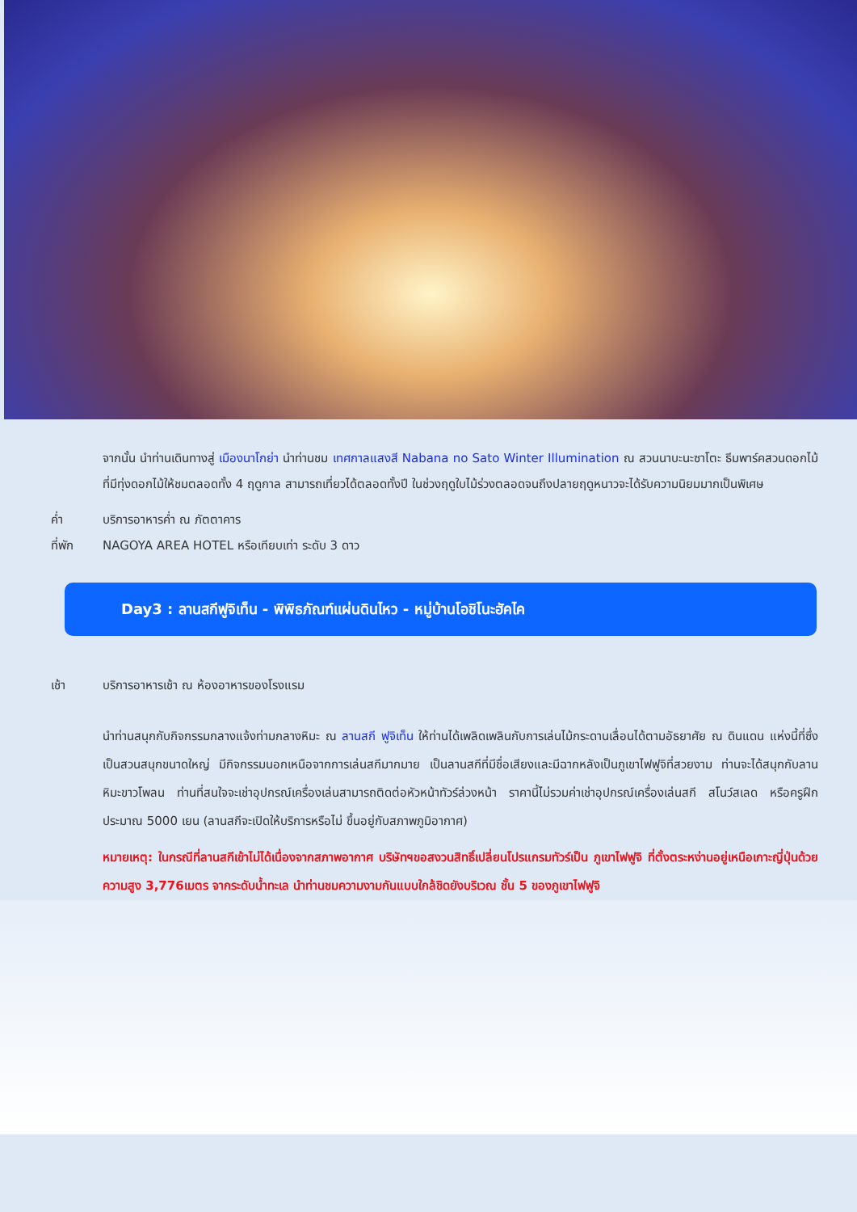จากนั้น นำท่านเดินทางสู่ เมืองนาโกย่า นำท่านชม เทศกาลแสงสี Nabana no Sato Winter Illumination ณ สวนนาบะนะซาโตะ ธีมพาร์คสวนดอกไม้ที่มีทุ่งดอกไม้ให้ชมตลอดทั้ง 4 ฤดูกาล สามารถเที่ยวได้ตลอดทั้งปี ในช่วงฤดูใบไม้ร่วงตลอดจนถึงปลายฤดูหนาวจะได้รับความนิยมมากเป็นพิเศษ
ค่ำ บริการอาหารค่ำ ณ ภัตตาคาร
ที่พัก NAGOYA AREA HOTEL หรือเทียบเท่า ระดับ 3 ดาว
Day3 : ลานสกีฟูจิเท็น - พิพิธภัณฑ์แผ่นดินไหว - หมู่บ้านโอชิโนะฮัคไค
เช้า บริการอาหารเช้า ณ ห้องอาหารของโรงแรม
นำท่านสนุกกับกิจกรรมกลางแจ้งท่ามกลางหิมะ ณ ลานสกี ฟูจิเท็น ให้ท่านได้เพลิดเพลินกับการเล่นไม้กระดานเลื่อนได้ตามอัธยาศัย ณ ดินแดน แห่งนี้ที่ซึ่งเป็นสวนสนุกขนาดใหญ่ มีกิจกรรมนอกเหนือจากการเล่นสกีมากมาย เป็นลานสกีที่มีชื่อเสียงและมีฉากหลังเป็นภูเขาไฟฟูจิที่สวยงาม ท่านจะได้สนุกกับลานหิมะขาวโพลน ท่านที่สนใจจะเช่าอุปกรณ์เครื่องเล่นสามารถติดต่อหัวหน้าทัวร์ล่วงหน้า ราคานี้ไม่รวมค่าเช่าอุปกรณ์เครื่องเล่นสกี สโนว์สเลด หรือครูฝึก ประมาณ 5000 เยน (ลานสกีจะเปิดให้บริการหรือไม่ ขึ้นอยู่กับสภาพภูมิอากาศ)
หมายเหตุ: ในกรณีที่ลานสกีเข้าไม่ได้เนื่องจากสภาพอากาศ บริษัทฯขอสงวนสิทธิ์เปลี่ยนโปรแกรมทัวร์เป็น ภูเขาไฟฟูจิ ที่ตั้งตระหง่านอยู่เหนือเกาะญี่ปุ่นด้วยความสูง 3,776เมตร จากระดับน้ำทะเล นำท่านชมความงามกันแบบใกล้ชิดยังบริเวณ ชั้น 5 ของภูเขาไฟฟูจิ